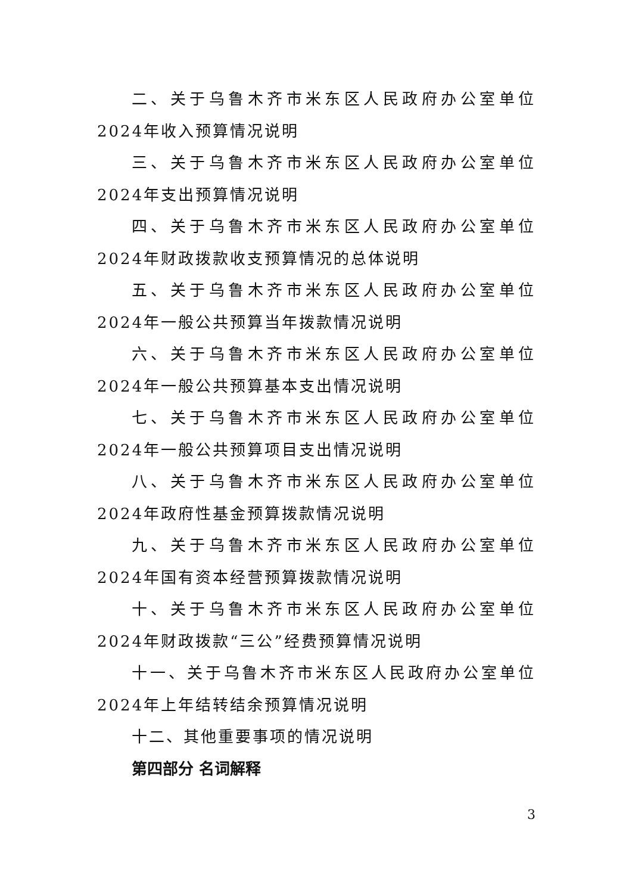二、关于乌鲁木齐市米东区人民政府办公室单位2024年收入预算情况说明
三、关于乌鲁木齐市米东区人民政府办公室单位2024年支出预算情况说明
四、关于乌鲁木齐市米东区人民政府办公室单位2024年财政拨款收支预算情况的总体说明
五、关于乌鲁木齐市米东区人民政府办公室单位2024年一般公共预算当年拨款情况说明
六、关于乌鲁木齐市米东区人民政府办公室单位2024年一般公共预算基本支出情况说明
七、关于乌鲁木齐市米东区人民政府办公室单位2024年一般公共预算项目支出情况说明
八、关于乌鲁木齐市米东区人民政府办公室单位2024年政府性基金预算拨款情况说明
九、关于乌鲁木齐市米东区人民政府办公室单位2024年国有资本经营预算拨款情况说明
十、关于乌鲁木齐市米东区人民政府办公室单位2024年财政拨款“三公”经费预算情况说明
十一、关于乌鲁木齐市米东区人民政府办公室单位2024年上年结转结余预算情况说明
十二、其他重要事项的情况说明
第四部分 名词解释
3